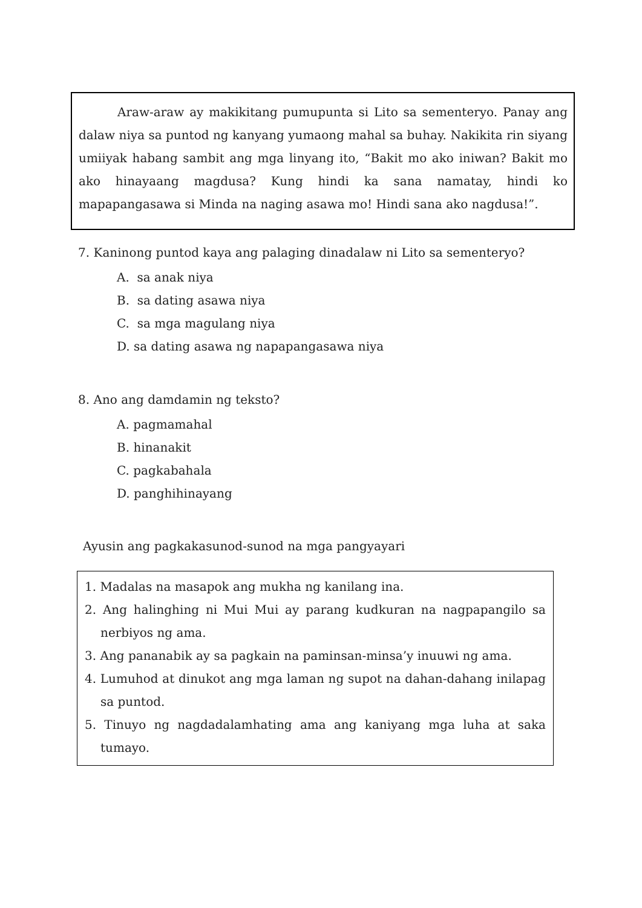Araw-araw ay makikitang pumupunta si Lito sa sementeryo. Panay ang dalaw niya sa puntod ng kanyang yumaong mahal sa buhay. Nakikita rin siyang umiiyak habang sambit ang mga linyang ito, “Bakit mo ako iniwan? Bakit mo ako hinayaang magdusa? Kung hindi ka sana namatay, hindi ko mapapangasawa si Minda na naging asawa mo! Hindi sana ako nagdusa!”.
7. Kaninong puntod kaya ang palaging dinadalaw ni Lito sa sementeryo?
A. sa anak niya
B. sa dating asawa niya
C. sa mga magulang niya
D. sa dating asawa ng napapangasawa niya
8. Ano ang damdamin ng teksto?
A. pagmamahal
B. hinanakit
C. pagkabahala
D. panghihinayang
Ayusin ang pagkakasunod-sunod na mga pangyayari
1. Madalas na masapok ang mukha ng kanilang ina.
2. Ang halinghing ni Mui Mui ay parang kudkuran na nagpapangilo sa nerbiyos ng ama.
3. Ang pananabik ay sa pagkain na paminsan-minsa’y inuuwi ng ama.
4. Lumuhod at dinukot ang mga laman ng supot na dahan-dahang inilapag sa puntod.
5. Tinuyo ng nagdadalamhating ama ang kaniyang mga luha at saka tumayo.